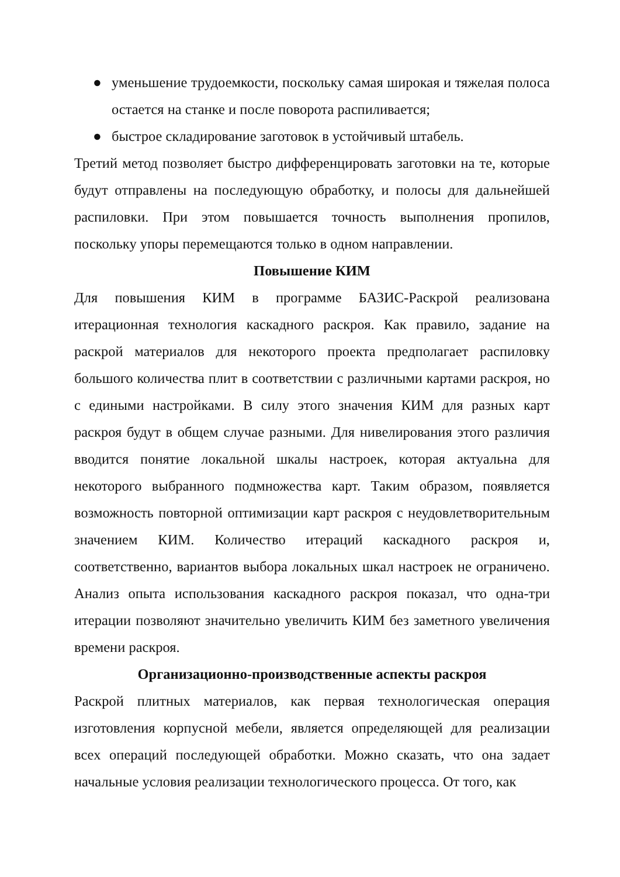● уменьшение трудоемкости, поскольку самая широкая и тяжелая полоса остается на станке и после поворота распиливается;
● быстрое складирование заготовок в устойчивый штабель.
Третий метод позволяет быстро дифференцировать заготовки на те, которые будут отправлены на последующую обработку, и полосы для дальнейшей распиловки. При этом повышается точность выполнения пропилов, поскольку упоры перемещаются только в одном направлении.
Повышение КИМ
Для повышения КИМ в программе БАЗИС-Раскрой реализована итерационная технология каскадного раскроя. Как правило, задание на раскрой материалов для некоторого проекта предполагает распиловку большого количества плит в соответствии с различными картами раскроя, но с едиными настройками. В силу этого значения КИМ для разных карт раскроя будут в общем случае разными. Для нивелирования этого различия вводится понятие локальной шкалы настроек, которая актуальна для некоторого выбранного подмножества карт. Таким образом, появляется возможность повторной оптимизации карт раскроя с неудовлетворительным значением КИМ. Количество итераций каскадного раскроя и, соответственно, вариантов выбора локальных шкал настроек не ограничено. Анализ опыта использования каскадного раскроя показал, что одна-три итерации позволяют значительно увеличить КИМ без заметного увеличения времени раскроя.
Организационно-производственные аспекты раскроя
Раскрой плитных материалов, как первая технологическая операция изготовления корпусной мебели, является определяющей для реализации всех операций последующей обработки. Можно сказать, что она задает начальные условия реализации технологического процесса. От того, как